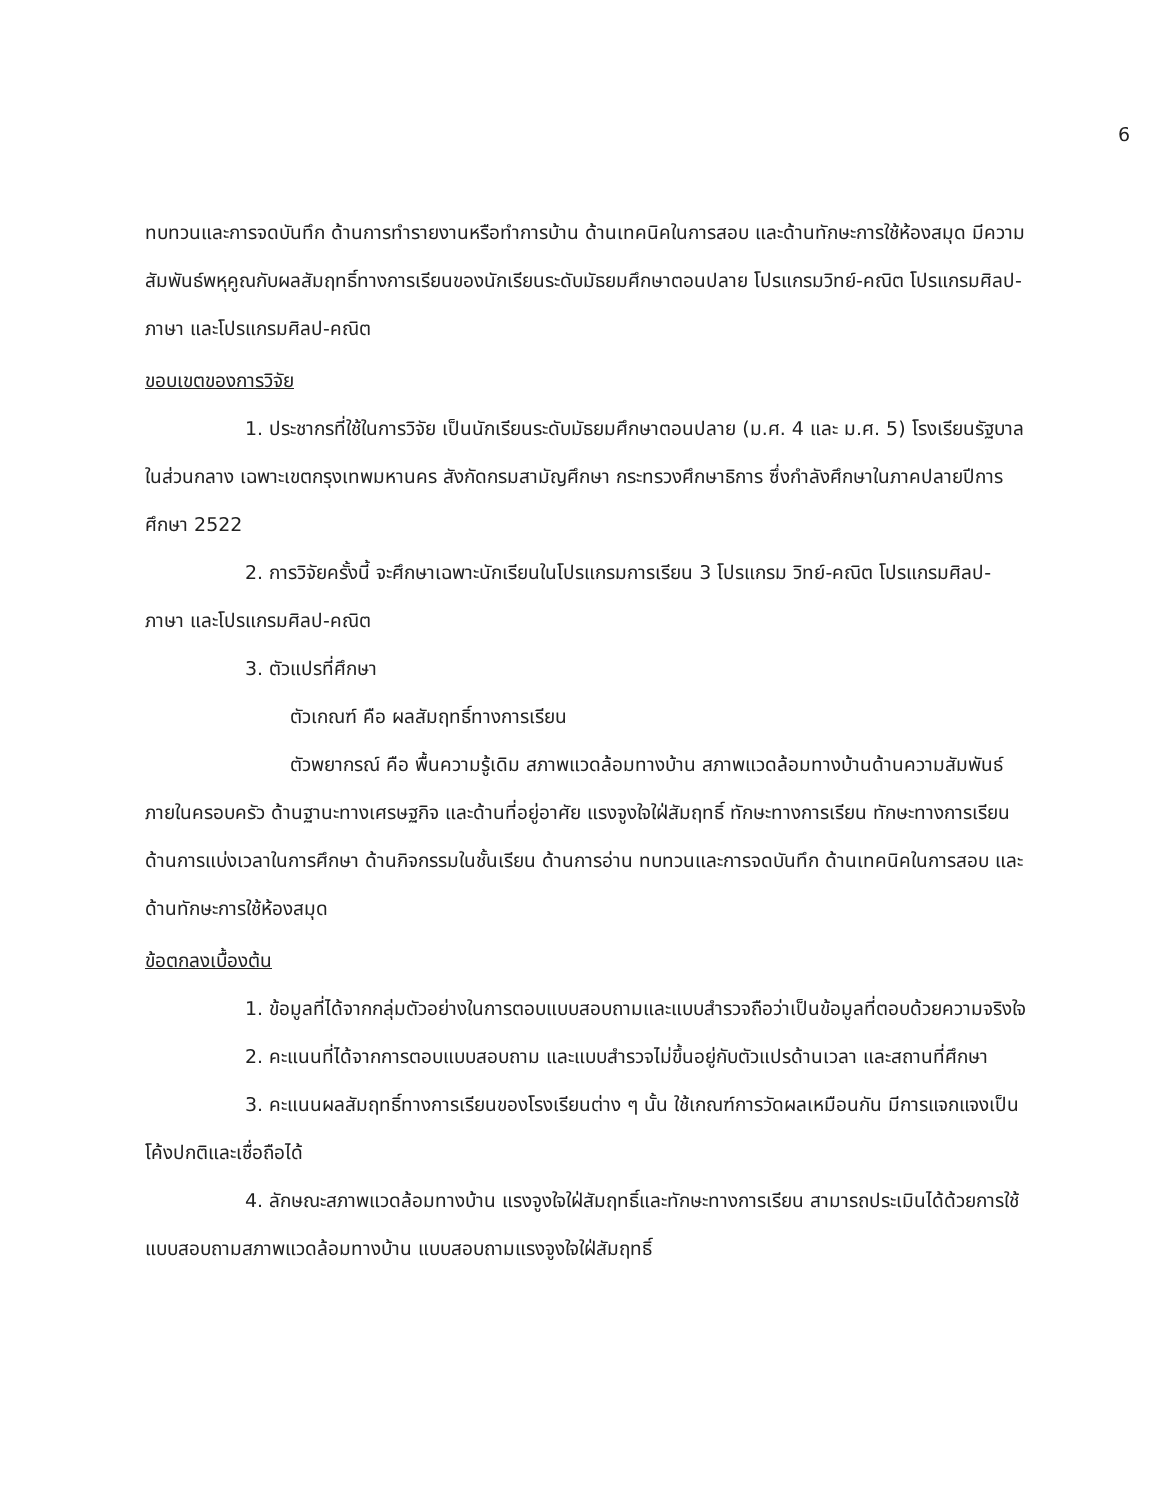6
ทบทวนและการจดบันทึก ด้านการทำรายงานหรือทำการบ้าน ด้านเทคนิคในการสอบ และด้านทักษะการใช้ห้องสมุด มีความสัมพันธ์พหุคูณกับผลสัมฤทธิ์ทางการเรียนของนักเรียนระดับมัธยมศึกษาตอนปลาย โปรแกรมวิทย์-คณิต โปรแกรมศิลป-ภาษา และโปรแกรมศิลป-คณิต
ขอบเขตของการวิจัย
1. ประชากรที่ใช้ในการวิจัย เป็นนักเรียนระดับมัธยมศึกษาตอนปลาย (ม.ศ. 4 และ ม.ศ. 5) โรงเรียนรัฐบาล ในส่วนกลาง เฉพาะเขตกรุงเทพมหานคร สังกัดกรมสามัญศึกษา กระทรวงศึกษาธิการ ซึ่งกำลังศึกษาในภาคปลายปีการศึกษา 2522
2. การวิจัยครั้งนี้ จะศึกษาเฉพาะนักเรียนในโปรแกรมการเรียน 3 โปรแกรม วิทย์-คณิต โปรแกรมศิลป-ภาษา และโปรแกรมศิลป-คณิต
3. ตัวแปรที่ศึกษา
ตัวเกณฑ์ คือ ผลสัมฤทธิ์ทางการเรียน
ตัวพยากรณ์ คือ พื้นความรู้เดิม สภาพแวดล้อมทางบ้าน สภาพแวดล้อมทางบ้านด้านความสัมพันธ์ภายในครอบครัว ด้านฐานะทางเศรษฐกิจ และด้านที่อยู่อาศัย แรงจูงใจใฝ่สัมฤทธิ์ ทักษะทางการเรียน ทักษะทางการเรียนด้านการแบ่งเวลาในการศึกษา ด้านกิจกรรมในชั้นเรียน ด้านการอ่าน ทบทวนและการจดบันทึก ด้านเทคนิคในการสอบ และด้านทักษะการใช้ห้องสมุด
ข้อตกลงเบื้องต้น
1. ข้อมูลที่ได้จากกลุ่มตัวอย่างในการตอบแบบสอบถามและแบบสำรวจถือว่าเป็นข้อมูลที่ตอบด้วยความจริงใจ
2. คะแนนที่ได้จากการตอบแบบสอบถาม และแบบสำรวจไม่ขึ้นอยู่กับตัวแปรด้านเวลา และสถานที่ศึกษา
3. คะแนนผลสัมฤทธิ์ทางการเรียนของโรงเรียนต่าง ๆ นั้น ใช้เกณฑ์การวัดผลเหมือนกัน มีการแจกแจงเป็นโค้งปกติและเชื่อถือได้
4. ลักษณะสภาพแวดล้อมทางบ้าน แรงจูงใจใฝ่สัมฤทธิ์และทักษะทางการเรียน สามารถประเมินได้ด้วยการใช้ แบบสอบถามสภาพแวดล้อมทางบ้าน แบบสอบถามแรงจูงใจใฝ่สัมฤทธิ์